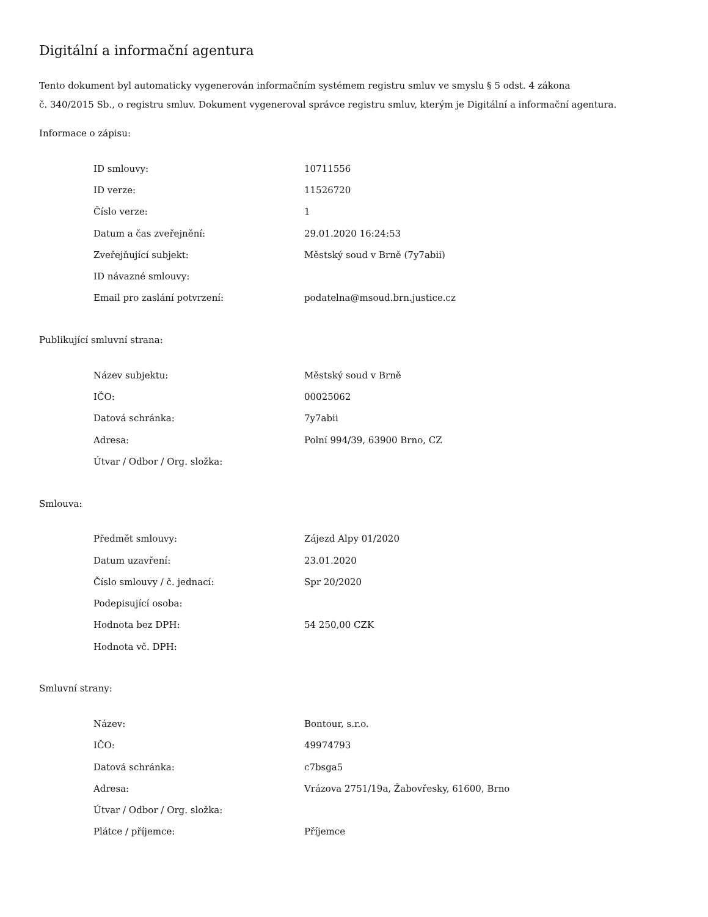Digitální a informační agentura
Tento dokument byl automaticky vygenerován informačním systémem registru smluv ve smyslu § 5 odst. 4 zákona
č. 340/2015 Sb., o registru smluv. Dokument vygeneroval správce registru smluv, kterým je Digitální a informační agentura.
Informace o zápisu:
| ID smlouvy: | 10711556 |
| ID verze: | 11526720 |
| Číslo verze: | 1 |
| Datum a čas zveřejnění: | 29.01.2020 16:24:53 |
| Zveřejňující subjekt: | Městský soud v Brně (7y7abii) |
| ID návazné smlouvy: | |
| Email pro zaslání potvrzení: | podatelna@msoud.brn.justice.cz |
Publikující smluvní strana:
| Název subjektu: | Městský soud v Brně |
| IČO: | 00025062 |
| Datová schránka: | 7y7abii |
| Adresa: | Polní 994/39, 63900 Brno, CZ |
| Útvar / Odbor / Org. složka: | |
Smlouva:
| Předmět smlouvy: | Zájezd Alpy 01/2020 |
| Datum uzavření: | 23.01.2020 |
| Číslo smlouvy / č. jednací: | Spr 20/2020 |
| Podepisující osoba: | |
| Hodnota bez DPH: | 54 250,00 CZK |
| Hodnota vč. DPH: | |
Smluvní strany:
| Název: | Bontour, s.r.o. |
| IČO: | 49974793 |
| Datová schránka: | c7bsga5 |
| Adresa: | Vrázova 2751/19a, Žabovřesky, 61600, Brno |
| Útvar / Odbor / Org. složka: | |
| Plátce / příjemce: | Příjemce |